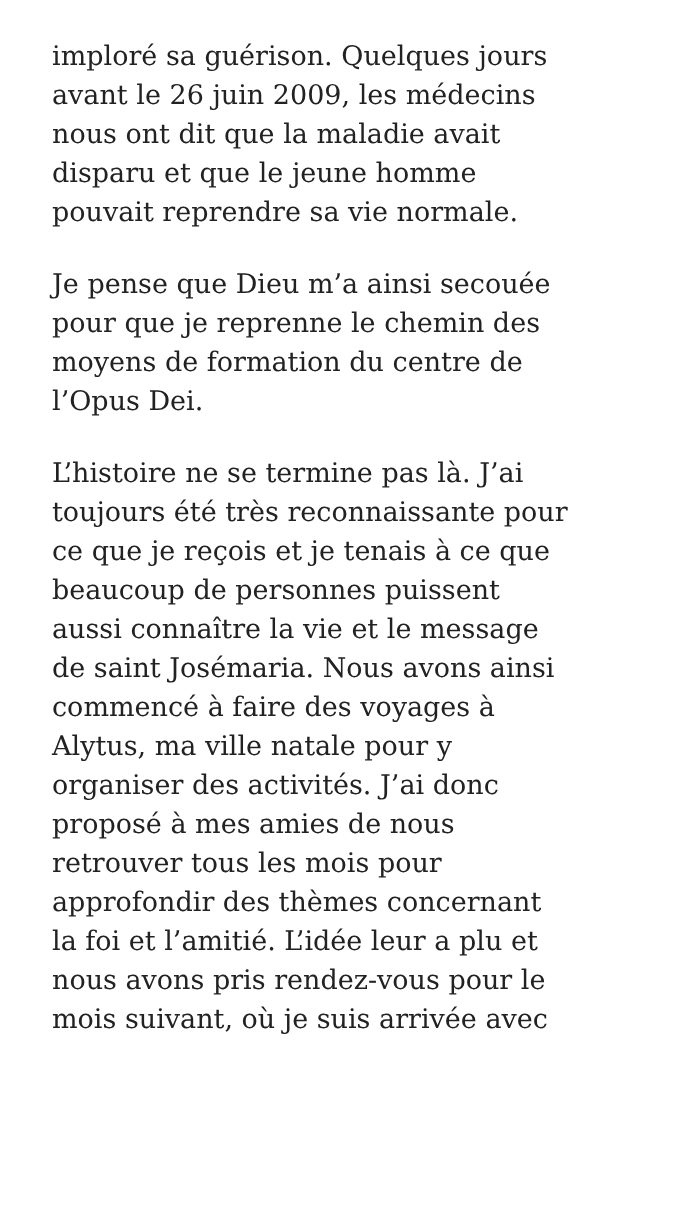imploré sa guérison. Quelques jours
avant le 26 juin 2009, les médecins
nous ont dit que la maladie avait
disparu et que le jeune homme
pouvait reprendre sa vie normale.
Je pense que Dieu m’a ainsi secouée
pour que je reprenne le chemin des
moyens de formation du centre de
l’Opus Dei.
L’histoire ne se termine pas là. J’ai
toujours été très reconnaissante pour
ce que je reçois et je tenais à ce que
beaucoup de personnes puissent
aussi connaître la vie et le message
de saint Josémaria. Nous avons ainsi
commencé à faire des voyages à
Alytus, ma ville natale pour y
organiser des activités. J’ai donc
proposé à mes amies de nous
retrouver tous les mois pour
approfondir des thèmes concernant
la foi et l’amitié. L’idée leur a plu et
nous avons pris rendez-vous pour le
mois suivant, où je suis arrivée avec